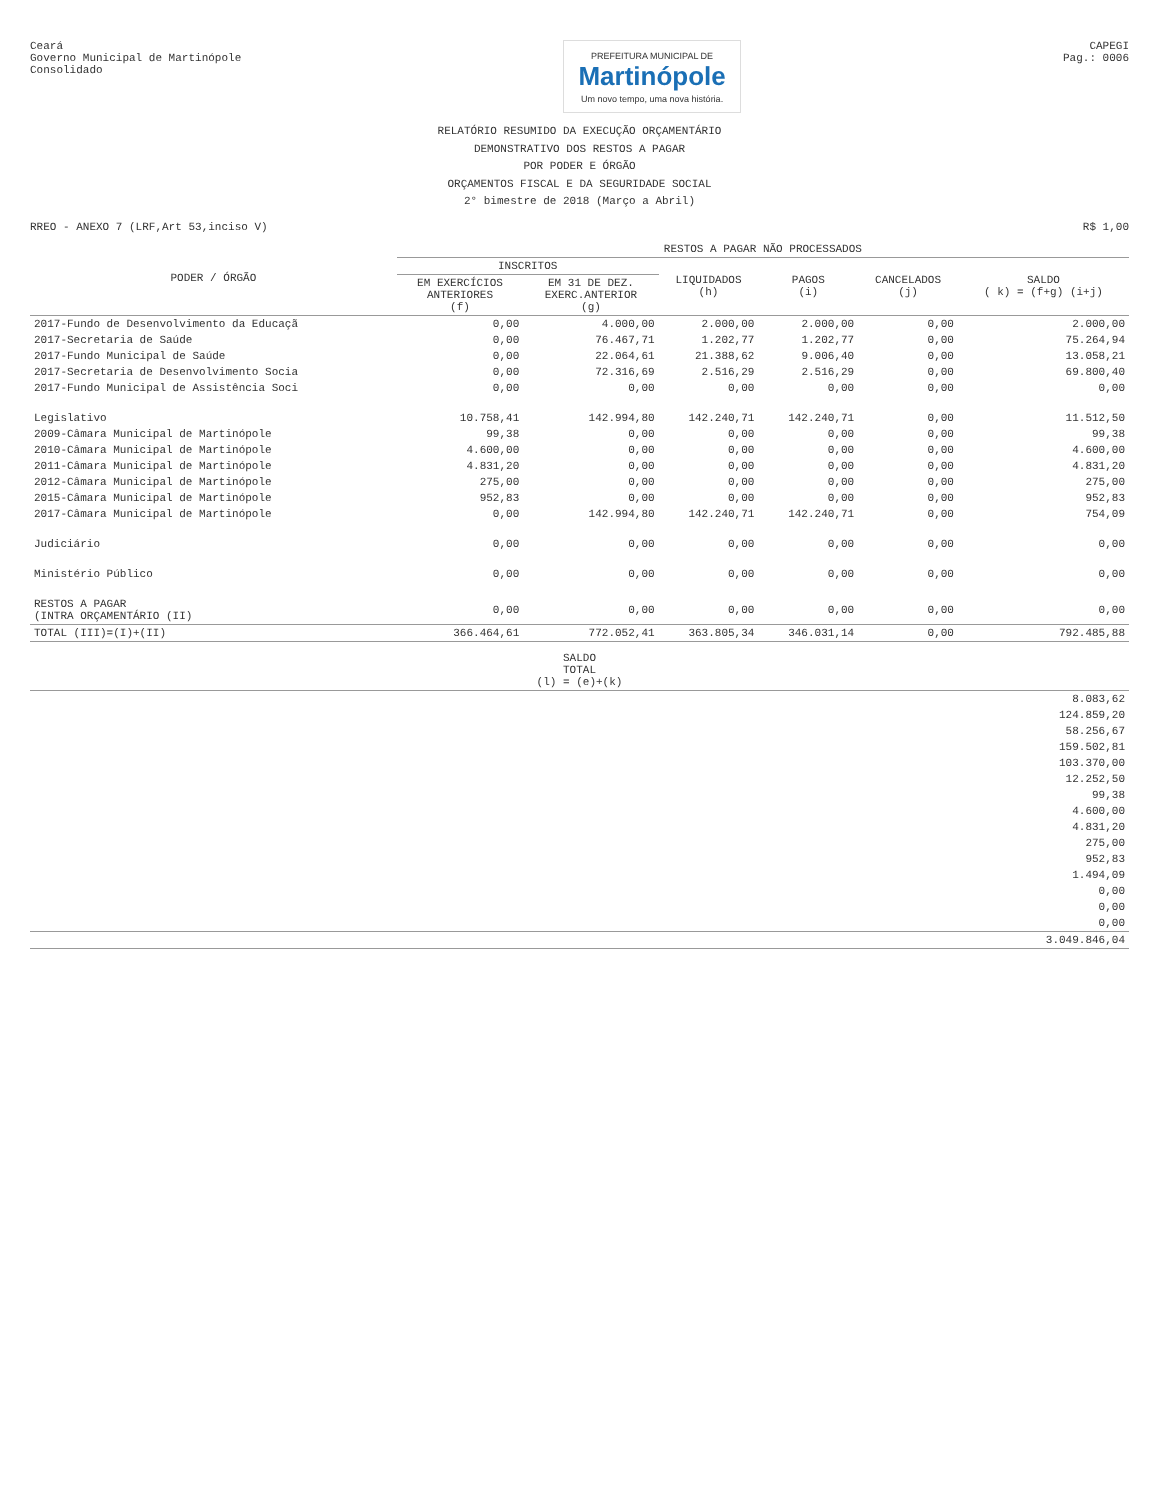Ceará
Governo Municipal de Martinópole
Consolidado
PREFEITURA MUNICIPAL DE
Martinópole
Um novo tempo, uma nova história.
CAPEGI
Pag.: 0006
RELATÓRIO RESUMIDO DA EXECUÇÃO ORÇAMENTÁRIO
DEMONSTRATIVO DOS RESTOS A PAGAR
POR PODER E ÓRGÃO
ORÇAMENTOS FISCAL E DA SEGURIDADE SOCIAL
2° bimestre de 2018 (Março a Abril)
RREO - ANEXO 7 (LRF,Art 53,inciso V) R$ 1,00
| PODER / ÓRGÃO | RESTOS A PAGAR NÃO PROCESSADOS | | | | | |
| --- | --- | --- | --- | --- | --- | --- |
| | INSCRITOS | | LIQUIDADOS (h) | PAGOS (i) | CANCELADOS (j) | SALDO ( k) = (f+g) (i+j) |
| | EM EXERCÍCIOS ANTERIORES (f) | EM 31 DE DEZ. EXERC.ANTERIOR (g) | | | | |
| 2017-Fundo de Desenvolvimento da Educaçã | 0,00 | 4.000,00 | 2.000,00 | 2.000,00 | 0,00 | 2.000,00 |
| 2017-Secretaria de Saúde | 0,00 | 76.467,71 | 1.202,77 | 1.202,77 | 0,00 | 75.264,94 |
| 2017-Fundo Municipal de Saúde | 0,00 | 22.064,61 | 21.388,62 | 9.006,40 | 0,00 | 13.058,21 |
| 2017-Secretaria de Desenvolvimento Socia | 0,00 | 72.316,69 | 2.516,29 | 2.516,29 | 0,00 | 69.800,40 |
| 2017-Fundo Municipal de Assistência Soci | 0,00 | 0,00 | 0,00 | 0,00 | 0,00 | 0,00 |
| Legislativo | 10.758,41 | 142.994,80 | 142.240,71 | 142.240,71 | 0,00 | 11.512,50 |
| 2009-Câmara Municipal de Martinópole | 99,38 | 0,00 | 0,00 | 0,00 | 0,00 | 99,38 |
| 2010-Câmara Municipal de Martinópole | 4.600,00 | 0,00 | 0,00 | 0,00 | 0,00 | 4.600,00 |
| 2011-Câmara Municipal de Martinópole | 4.831,20 | 0,00 | 0,00 | 0,00 | 0,00 | 4.831,20 |
| 2012-Câmara Municipal de Martinópole | 275,00 | 0,00 | 0,00 | 0,00 | 0,00 | 275,00 |
| 2015-Câmara Municipal de Martinópole | 952,83 | 0,00 | 0,00 | 0,00 | 0,00 | 952,83 |
| 2017-Câmara Municipal de Martinópole | 0,00 | 142.994,80 | 142.240,71 | 142.240,71 | 0,00 | 754,09 |
| Judiciário | 0,00 | 0,00 | 0,00 | 0,00 | 0,00 | 0,00 |
| Ministério Público | 0,00 | 0,00 | 0,00 | 0,00 | 0,00 | 0,00 |
| RESTOS A PAGAR (INTRA ORÇAMENTÁRIO (II) | 0,00 | 0,00 | 0,00 | 0,00 | 0,00 | 0,00 |
| TOTAL (III)=(I)+(II) | 366.464,61 | 772.052,41 | 363.805,34 | 346.031,14 | 0,00 | 792.485,88 |
| SALDO TOTAL (l) = (e)+(k) |
| --- |
| 8.083,62 |
| 124.859,20 |
| 58.256,67 |
| 159.502,81 |
| 103.370,00 |
| 12.252,50 |
| 99,38 |
| 4.600,00 |
| 4.831,20 |
| 275,00 |
| 952,83 |
| 1.494,09 |
| 0,00 |
| 0,00 |
| 0,00 |
| 3.049.846,04 |